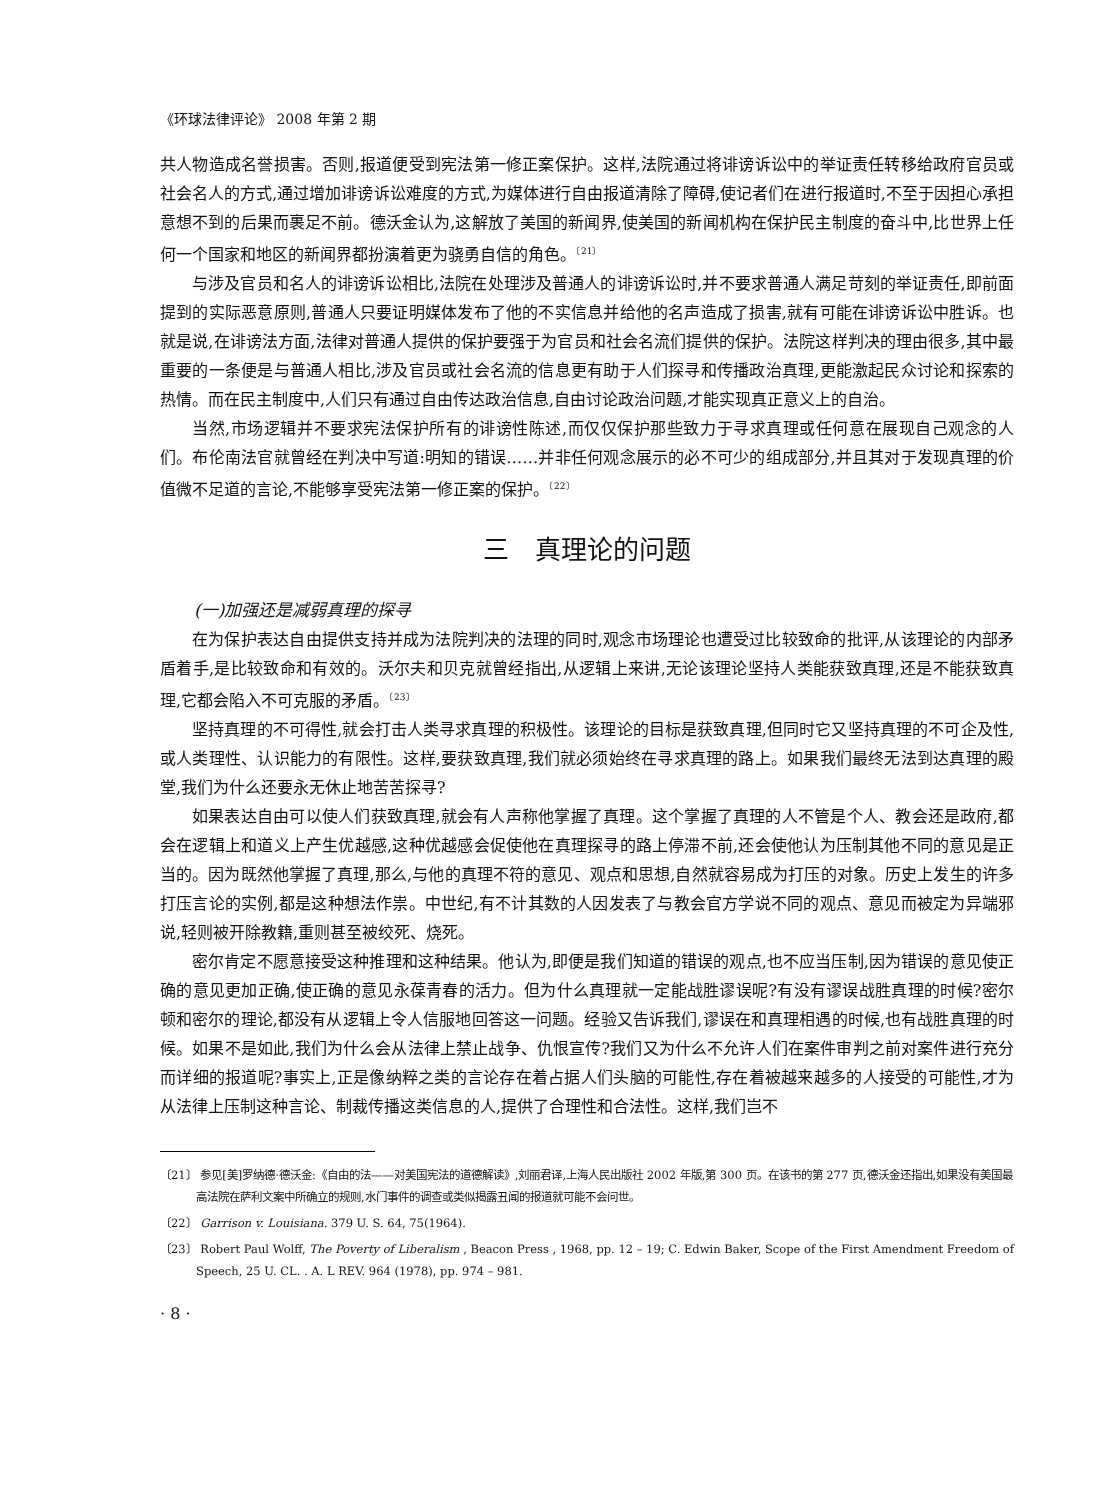《环球法律评论》 2008 年第 2 期
共人物造成名誉损害。否则,报道便受到宪法第一修正案保护。这样,法院通过将诽谤诉讼中的举证责任转移给政府官员或社会名人的方式,通过增加诽谤诉讼难度的方式,为媒体进行自由报道清除了障碍,使记者们在进行报道时,不至于因担心承担意想不到的后果而裹足不前。德沃金认为,这解放了美国的新闻界,使美国的新闻机构在保护民主制度的奋斗中,比世界上任何一个国家和地区的新闻界都扮演着更为骁勇自信的角色。<sup>〔21〕</sup>
与涉及官员和名人的诽谤诉讼相比,法院在处理涉及普通人的诽谤诉讼时,并不要求普通人满足苛刻的举证责任,即前面提到的实际恶意原则,普通人只要证明媒体发布了他的不实信息并给他的名声造成了损害,就有可能在诽谤诉讼中胜诉。也就是说,在诽谤法方面,法律对普通人提供的保护要强于为官员和社会名流们提供的保护。法院这样判决的理由很多,其中最重要的一条便是与普通人相比,涉及官员或社会名流的信息更有助于人们探寻和传播政治真理,更能激起民众讨论和探索的热情。而在民主制度中,人们只有通过自由传达政治信息,自由讨论政治问题,才能实现真正意义上的自治。
当然,市场逻辑并不要求宪法保护所有的诽谤性陈述,而仅仅保护那些致力于寻求真理或任何意在展现自己观念的人们。布伦南法官就曾经在判决中写道:明知的错误……并非任何观念展示的必不可少的组成部分,并且其对于发现真理的价值微不足道的言论,不能够享受宪法第一修正案的保护。<sup>〔22〕</sup>
三　真理论的问题
(一)加强还是减弱真理的探寻
在为保护表达自由提供支持并成为法院判决的法理的同时,观念市场理论也遭受过比较致命的批评,从该理论的内部矛盾着手,是比较致命和有效的。沃尔夫和贝克就曾经指出,从逻辑上来讲,无论该理论坚持人类能获致真理,还是不能获致真理,它都会陷入不可克服的矛盾。<sup>〔23〕</sup>
坚持真理的不可得性,就会打击人类寻求真理的积极性。该理论的目标是获致真理,但同时它又坚持真理的不可企及性,或人类理性、认识能力的有限性。这样,要获致真理,我们就必须始终在寻求真理的路上。如果我们最终无法到达真理的殿堂,我们为什么还要永无休止地苦苦探寻?
如果表达自由可以使人们获致真理,就会有人声称他掌握了真理。这个掌握了真理的人不管是个人、教会还是政府,都会在逻辑上和道义上产生优越感,这种优越感会促使他在真理探寻的路上停滞不前,还会使他认为压制其他不同的意见是正当的。因为既然他掌握了真理,那么,与他的真理不符的意见、观点和思想,自然就容易成为打压的对象。历史上发生的许多打压言论的实例,都是这种想法作祟。中世纪,有不计其数的人因发表了与教会官方学说不同的观点、意见而被定为异端邪说,轻则被开除教籍,重则甚至被绞死、烧死。
密尔肯定不愿意接受这种推理和这种结果。他认为,即便是我们知道的错误的观点,也不应当压制,因为错误的意见使正确的意见更加正确,使正确的意见永葆青春的活力。但为什么真理就一定能战胜谬误呢?有没有谬误战胜真理的时候?密尔顿和密尔的理论,都没有从逻辑上令人信服地回答这一问题。经验又告诉我们,谬误在和真理相遇的时候,也有战胜真理的时候。如果不是如此,我们为什么会从法律上禁止战争、仇恨宣传?我们又为什么不允许人们在案件审判之前对案件进行充分而详细的报道呢?事实上,正是像纳粹之类的言论存在着占据人们头脑的可能性,存在着被越来越多的人接受的可能性,才为从法律上压制这种言论、制裁传播这类信息的人,提供了合理性和合法性。这样,我们岂不
〔21〕 参见[美]罗纳德·德沃金:《自由的法——对美国宪法的道德解读》,刘丽君译,上海人民出版社 2002 年版,第 300 页。在该书的第 277 页,德沃金还指出,如果没有美国最高法院在萨利文案中所确立的规则,水门事件的调查或类似揭露丑闻的报道就可能不会问世。
〔22〕 Garrison v. Louisiana. 379 U. S. 64, 75(1964).
〔23〕 Robert Paul Wolff, The Poverty of Liberalism , Beacon Press , 1968, pp. 12 – 19; C. Edwin Baker, Scope of the First Amendment Freedom of Speech, 25 U. CL. . A. L REV. 964 (1978), pp. 974 – 981.
· 8 ·